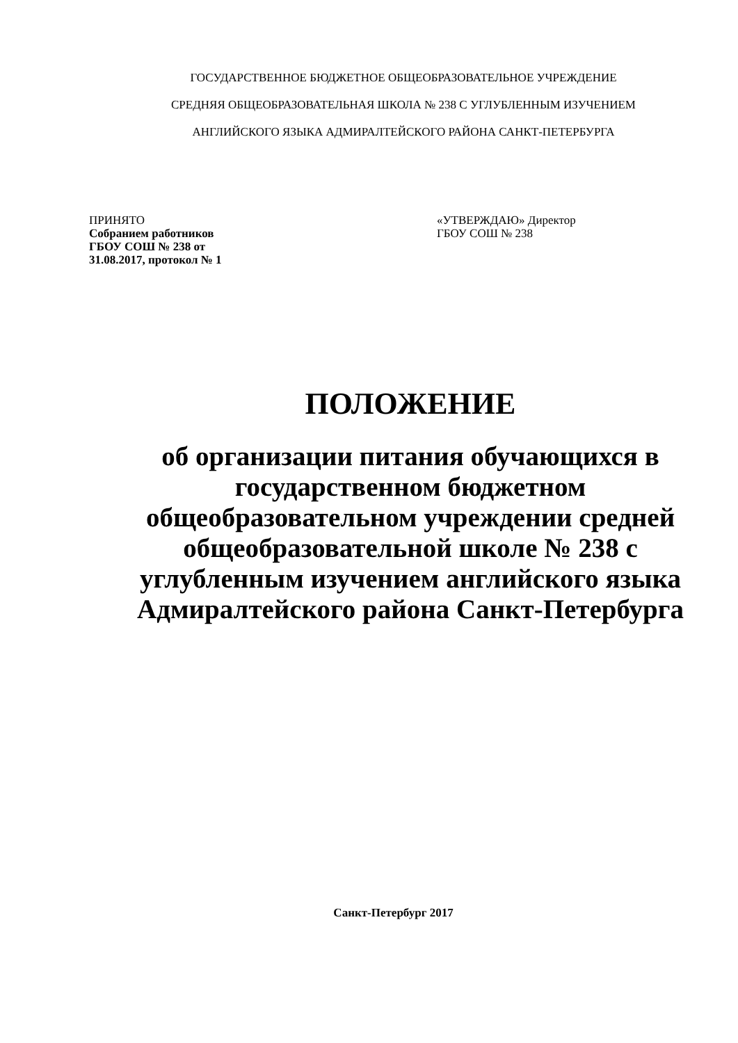ГОСУДАРСТВЕННОЕ БЮДЖЕТНОЕ ОБЩЕОБРАЗОВАТЕЛЬНОЕ УЧРЕЖДЕНИЕ
СРЕДНЯЯ ОБЩЕОБРАЗОВАТЕЛЬНАЯ ШКОЛА № 238 С УГЛУБЛЕННЫМ ИЗУЧЕНИЕМ
АНГЛИЙСКОГО ЯЗЫКА АДМИРАЛТЕЙСКОГО РАЙОНА САНКТ-ПЕТЕРБУРГА
ПРИНЯТО
Собранием работников
ГБОУ СОШ № 238 от
31.08.2017, протокол № 1
«УТВЕРЖДАЮ» Директор
ГБОУ СОШ № 238
ПОЛОЖЕНИЕ
об организации питания обучающихся в государственном бюджетном общеобразовательном учреждении средней общеобразовательной школе № 238 с углубленным изучением английского языка Адмиралтейского района Санкт-Петербурга
Санкт-Петербург 2017